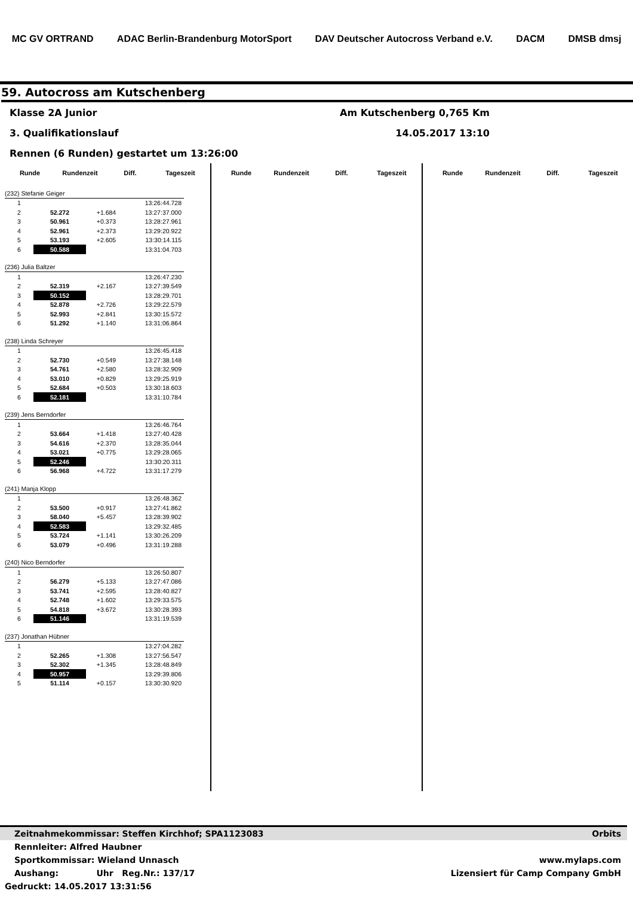MC GV ORTRAND ADAC Berlin-Brandenburg MotorSport DAV Deutscher Autocross Verband e.V. DACM DMSB dmsj
59. Autocross am Kutschenberg
Klasse 2A Junior Am Kutschenberg 0,765 Km
3. Qualifikationslauf 14.05.2017 13:10
Rennen (6 Runden) gestartet um 13:26:00
Runde Rundenzeit Diff. Tageszeit
| (232) Stefanie Geiger | | | |
| 1 | | | 13:26:44.728 |
| 2 | 52.272 | +1.684 | 13:27:37.000 |
| 3 | 50.961 | +0.373 | 13:28:27.961 |
| 4 | 52.961 | +2.373 | 13:29:20.922 |
| 5 | 53.193 | +2.605 | 13:30:14.115 |
| 6 | 50.588 | | 13:31:04.703 |
| (236) Julia Baltzer | | | |
| 1 | | | 13:26:47.230 |
| 2 | 52.319 | +2.167 | 13:27:39.549 |
| 3 | 50.152 | | 13:28:29.701 |
| 4 | 52.878 | +2.726 | 13:29:22.579 |
| 5 | 52.993 | +2.841 | 13:30:15.572 |
| 6 | 51.292 | +1.140 | 13:31:06.864 |
| (238) Linda Schreyer | | | |
| 1 | | | 13:26:45.418 |
| 2 | 52.730 | +0.549 | 13:27:38.148 |
| 3 | 54.761 | +2.580 | 13:28:32.909 |
| 4 | 53.010 | +0.829 | 13:29:25.919 |
| 5 | 52.684 | +0.503 | 13:30:18.603 |
| 6 | 52.181 | | 13:31:10.784 |
| (239) Jens Berndorfer | | | |
| 1 | | | 13:26:46.764 |
| 2 | 53.664 | +1.418 | 13:27:40.428 |
| 3 | 54.616 | +2.370 | 13:28:35.044 |
| 4 | 53.021 | +0.775 | 13:29:28.065 |
| 5 | 52.246 | | 13:30:20.311 |
| 6 | 56.968 | +4.722 | 13:31:17.279 |
| (241) Manja Klopp | | | |
| 1 | | | 13:26:48.362 |
| 2 | 53.500 | +0.917 | 13:27:41.862 |
| 3 | 58.040 | +5.457 | 13:28:39.902 |
| 4 | 52.583 | | 13:29:32.485 |
| 5 | 53.724 | +1.141 | 13:30:26.209 |
| 6 | 53.079 | +0.496 | 13:31:19.288 |
| (240) Nico Berndorfer | | | |
| 1 | | | 13:26:50.807 |
| 2 | 56.279 | +5.133 | 13:27:47.086 |
| 3 | 53.741 | +2.595 | 13:28:40.827 |
| 4 | 52.748 | +1.602 | 13:29:33.575 |
| 5 | 54.818 | +3.672 | 13:30:28.393 |
| 6 | 51.146 | | 13:31:19.539 |
| (237) Jonathan Hübner | | | |
| 1 | | | 13:27:04.282 |
| 2 | 52.265 | +1.308 | 13:27:56.547 |
| 3 | 52.302 | +1.345 | 13:28:48.849 |
| 4 | 50.957 | | 13:29:39.806 |
| 5 | 51.114 | +0.157 | 13:30:30.920 |
Runde Rundenzeit Diff. Tageszeit Runde Rundenzeit Diff. Tageszeit
Zeitnahmekommissar: Steffen Kirchhof; SPA1123083 Orbits
Rennleiter: Alfred Haubner
Sportkommissar: Wieland Unnasch www.mylaps.com
Aushang: Uhr Reg.Nr.: 137/17 Lizensiert für Camp Company GmbH
Gedruckt: 14.05.2017 13:31:56